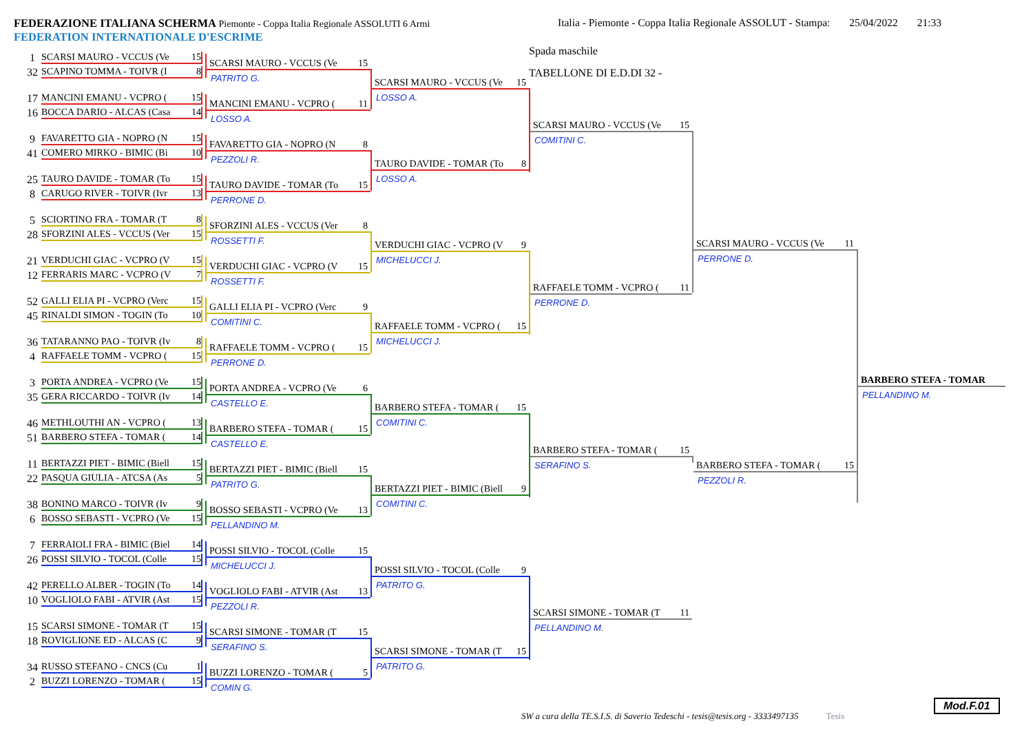FEDERAZIONE ITALIANA SCHERMA Piemonte - Coppa Italia Regionale ASSOLUTI 6 Armi
FEDERATION INTERNATIONALE D'ESCRIME
Italia - Piemonte - Coppa Italia Regionale ASSOLUT - Stampa: 25/04/2022 21:33
1 SCARSI MAURO - VCCUS (Ve 15
32 SCAPINO TOMMA - TOIVR (I 8
17 MANCINI EMANU - VCPRO (15
16 BOCCA DARIO - ALCAS (Casa 14
9 FAVARETTO GIA - NOPRO (N 15
41 COMERO MIRKO - BIMIC (Bi 10
25 TAURO DAVIDE - TOMAR (To 15
8 CARUGO RIVER - TOIVR (Ivr 13
5 SCIORTINO FRA - TOMAR (T 8
28 SFORZINI ALES - VCCUS (Ver 15
21 VERDUCHI GIAC - VCPRO (V 15
12 FERRARIS MARC - VCPRO (V 7
52 GALLI ELIA PI - VCPRO (Verc 15
45 RINALDI SIMON - TOGIN (To 10
36 TATARANNO PAO - TOIVR (Iv 8
4 RAFFAELE TOMM - VCPRO (15
3 PORTA ANDREA - VCPRO (Ve 15
35 GERA RICCARDO - TOIVR (Iv 14
46 METHLOUTHI AN - VCPRO (13
51 BARBERO STEFA - TOMAR (14
11 BERTAZZI PIET - BIMIC (Biell 15
22 PASQUA GIULIA - ATCSA (As 5
38 BONINO MARCO - TOIVR (Iv 9
6 BOSSO SEBASTI - VCPRO (Ve 15
7 FERRAIOLI FRA - BIMIC (Biel 14
26 POSSI SILVIO - TOCOL (Colle 15
42 PERELLO ALBER - TOGIN (To 14
10 VOGLIOLO FABI - ATVIR (Ast 15
15 SCARSI SIMONE - TOMAR (T 15
18 ROVIGLIONE ED - ALCAS (C 9
34 RUSSO STEFANO - CNCS (Cu 1
2 BUZZI LORENZO - TOMAR (15
SCARSI MAURO - VCCUS (Ve 15
PATRITO G.
MANCINI EMANU - VCPRO (11
LOSSO A.
FAVARETTO GIA - NOPRO (N 8
PEZZOLI R.
TAURO DAVIDE - TOMAR (To 15
PERRONE D.
SFORZINI ALES - VCCUS (Ver 8
ROSSETTI F.
VERDUCHI GIAC - VCPRO (V 15
ROSSETTI F.
GALLI ELIA PI - VCPRO (Verc 9
COMITINI C.
RAFFAELE TOMM - VCPRO (15
PERRONE D.
PORTA ANDREA - VCPRO (Ve 6
CASTELLO E.
BARBERO STEFA - TOMAR (15
CASTELLO E.
BERTAZZI PIET - BIMIC (Biell 15
PATRITO G.
BOSSO SEBASTI - VCPRO (Ve 13
PELLANDINO M.
POSSI SILVIO - TOCOL (Colle 15
MICHELUCCI J.
VOGLIOLO FABI - ATVIR (Ast 13
PEZZOLI R.
SCARSI SIMONE - TOMAR (T 15
SERAFINO S.
BUZZI LORENZO - TOMAR (5
COMIN G.
SCARSI MAURO - VCCUS (Ve 15
LOSSO A.
TAURO DAVIDE - TOMAR (To 8
LOSSO A.
VERDUCHI GIAC - VCPRO (V 9
MICHELUCCI J.
RAFFAELE TOMM - VCPRO (15
MICHELUCCI J.
BARBERO STEFA - TOMAR (15
COMITINI C.
BERTAZZI PIET - BIMIC (Biell 9
COMITINI C.
POSSI SILVIO - TOCOL (Colle 9
PATRITO G.
SCARSI SIMONE - TOMAR (T 15
PATRITO G.
Spada maschile
TABELLONE DI E.D.DI 32 -
SCARSI MAURO - VCCUS (Ve 15
COMITINI C.
RAFFAELE TOMM - VCPRO (11
PERRONE D.
BARBERO STEFA - TOMAR (15
SERAFINO S.
SCARSI SIMONE - TOMAR (T 11
PELLANDINO M.
SCARSI MAURO - VCCUS (Ve 11
PERRONE D.
BARBERO STEFA - TOMAR (15
PEZZOLI R.
BARBERO STEFA - TOMAR
PELLANDINO M.
SW a cura della TE.S.I.S. di Saverio Tedeschi - tesis@tesis.org - 3333497135 Tesis Mod.F.01